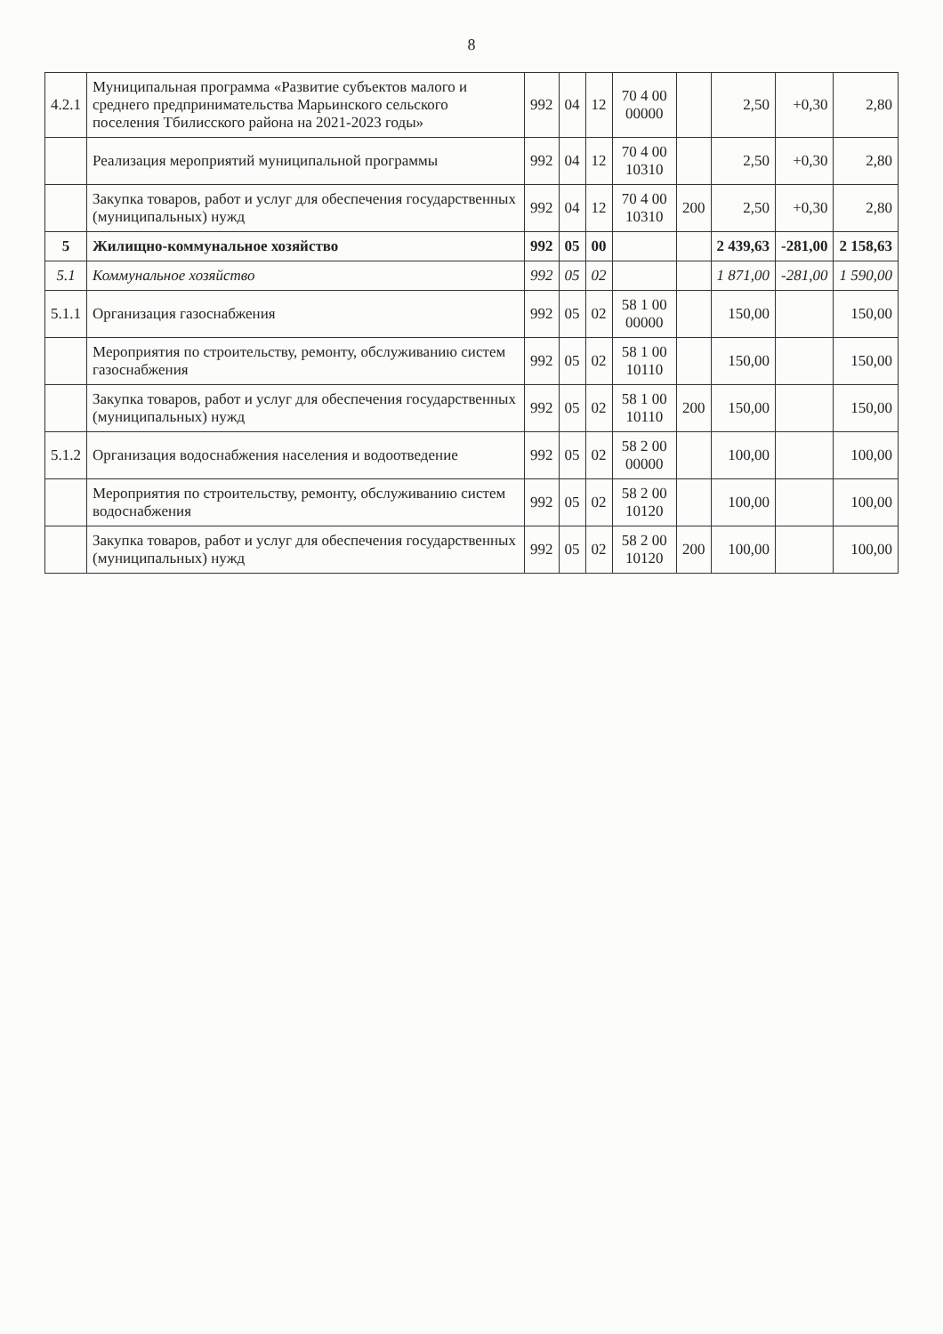8
| 4.2.1 | Муниципальная программа «Развитие субъектов малого и среднего предпринимательства Марьинского сельского поселения Тбилисского района на 2021-2023 годы» | 992 | 04 | 12 | 70 4 00 00000 | | 2,50 | +0,30 | 2,80 |
| | Реализация мероприятий муниципальной программы | 992 | 04 | 12 | 70 4 00 10310 | | 2,50 | +0,30 | 2,80 |
| | Закупка товаров, работ и услуг для обеспечения государственных (муниципальных) нужд | 992 | 04 | 12 | 70 4 00 10310 | 200 | 2,50 | +0,30 | 2,80 |
| 5 | Жилищно-коммунальное хозяйство | 992 | 05 | 00 | | | 2 439,63 | -281,00 | 2 158,63 |
| 5.1 | Коммунальное хозяйство | 992 | 05 | 02 | | | 1 871,00 | -281,00 | 1 590,00 |
| 5.1.1 | Организация газоснабжения | 992 | 05 | 02 | 58 1 00 00000 | | 150,00 | | 150,00 |
| | Мероприятия по строительству, ремонту, обслуживанию систем газоснабжения | 992 | 05 | 02 | 58 1 00 10110 | | 150,00 | | 150,00 |
| | Закупка товаров, работ и услуг для обеспечения государственных (муниципальных) нужд | 992 | 05 | 02 | 58 1 00 10110 | 200 | 150,00 | | 150,00 |
| 5.1.2 | Организация водоснабжения населения и водоотведение | 992 | 05 | 02 | 58 2 00 00000 | | 100,00 | | 100,00 |
| | Мероприятия по строительству, ремонту, обслуживанию систем водоснабжения | 992 | 05 | 02 | 58 2 00 10120 | | 100,00 | | 100,00 |
| | Закупка товаров, работ и услуг для обеспечения государственных (муниципальных) нужд | 992 | 05 | 02 | 58 2 00 10120 | 200 | 100,00 | | 100,00 |